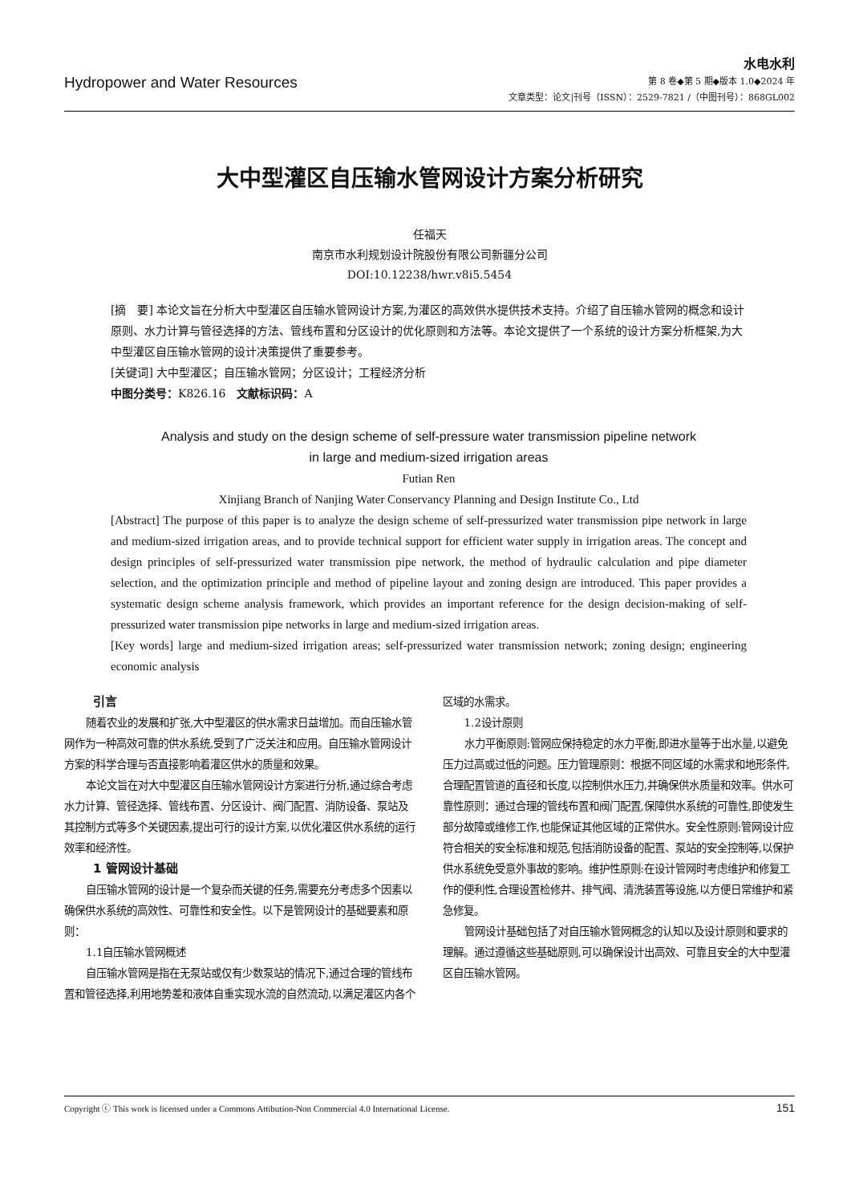Hydropower and Water Resources
水电水利
第 8 卷◆第 5 期◆版本 1.0◆2024 年
文章类型：论文|刊号（ISSN）：2529-7821 /（中图刊号）：868GL002
大中型灌区自压输水管网设计方案分析研究
任福天
南京市水利规划设计院股份有限公司新疆分公司
DOI:10.12238/hwr.v8i5.5454
[摘　要] 本论文旨在分析大中型灌区自压输水管网设计方案,为灌区的高效供水提供技术支持。介绍了自压输水管网的概念和设计原则、水力计算与管径选择的方法、管线布置和分区设计的优化原则和方法等。本论文提供了一个系统的设计方案分析框架,为大中型灌区自压输水管网的设计决策提供了重要参考。
[关键词] 大中型灌区；自压输水管网；分区设计；工程经济分析
中图分类号：K826.16　文献标识码：A
Analysis and study on the design scheme of self-pressure water transmission pipeline network
in large and medium-sized irrigation areas
Futian Ren
Xinjiang Branch of Nanjing Water Conservancy Planning and Design Institute Co., Ltd
[Abstract] The purpose of this paper is to analyze the design scheme of self-pressurized water transmission pipe network in large and medium-sized irrigation areas, and to provide technical support for efficient water supply in irrigation areas. The concept and design principles of self-pressurized water transmission pipe network, the method of hydraulic calculation and pipe diameter selection, and the optimization principle and method of pipeline layout and zoning design are introduced. This paper provides a systematic design scheme analysis framework, which provides an important reference for the design decision-making of self-pressurized water transmission pipe networks in large and medium-sized irrigation areas.
[Key words] large and medium-sized irrigation areas; self-pressurized water transmission network; zoning design; engineering economic analysis
引言
随着农业的发展和扩张,大中型灌区的供水需求日益增加。而自压输水管网作为一种高效可靠的供水系统,受到了广泛关注和应用。自压输水管网设计方案的科学合理与否直接影响着灌区供水的质量和效果。
本论文旨在对大中型灌区自压输水管网设计方案进行分析,通过综合考虑水力计算、管径选择、管线布置、分区设计、阀门配置、消防设备、泵站及其控制方式等多个关键因素,提出可行的设计方案,以优化灌区供水系统的运行效率和经济性。
1 管网设计基础
自压输水管网的设计是一个复杂而关键的任务,需要充分考虑多个因素以确保供水系统的高效性、可靠性和安全性。以下是管网设计的基础要素和原则：
1.1自压输水管网概述
自压输水管网是指在无泵站或仅有少数泵站的情况下,通过合理的管线布置和管径选择,利用地势差和液体自重实现水流的自然流动,以满足灌区内各个区域的水需求。
1.2设计原则
水力平衡原则:管网应保持稳定的水力平衡,即进水量等于出水量,以避免压力过高或过低的问题。压力管理原则：根据不同区域的水需求和地形条件,合理配置管道的直径和长度,以控制供水压力,并确保供水质量和效率。供水可靠性原则：通过合理的管线布置和阀门配置,保障供水系统的可靠性,即使发生部分故障或维修工作,也能保证其他区域的正常供水。安全性原则:管网设计应符合相关的安全标准和规范,包括消防设备的配置、泵站的安全控制等,以保护供水系统免受意外事故的影响。维护性原则:在设计管网时考虑维护和修复工作的便利性,合理设置检修井、排气阀、清洗装置等设施,以方便日常维护和紧急修复。
管网设计基础包括了对自压输水管网概念的认知以及设计原则和要求的理解。通过遵循这些基础原则,可以确保设计出高效、可靠且安全的大中型灌区自压输水管网。
Copyright ⓒ This work is licensed under a Commons Attibution-Non Commercial 4.0 International License. 151